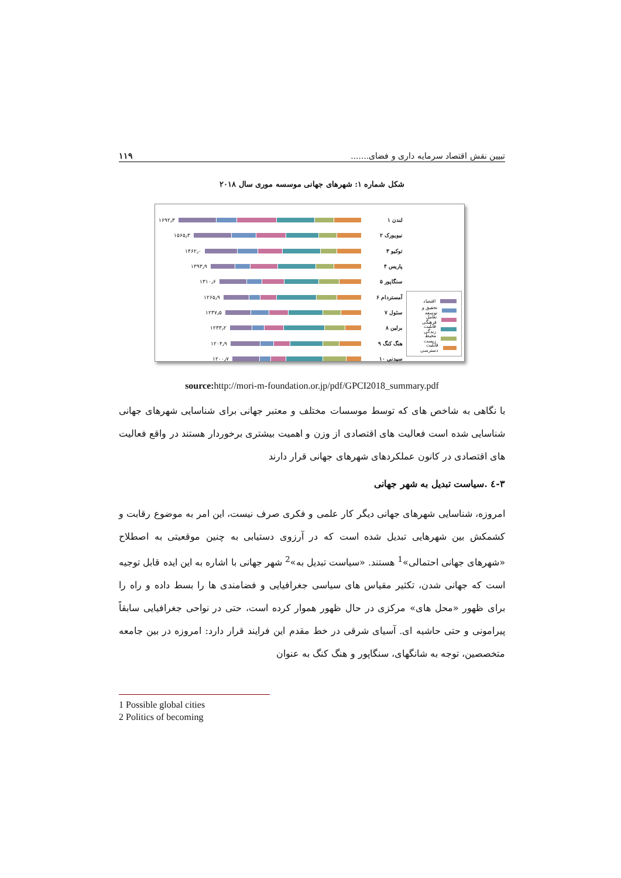تبیین نقش اقتصاد سرمایه داری و فضای....... ۱۱۹
شکل شماره ۱: شهرهای جهانی موسسه موری سال ۲۰۱۸
لندن ۱
۱۶۹۲٫۳
نیویورک ۲
۱۵۶۵٫۳
توکیو ۳
۱۴۶۲٫۰
پاریس ۴
۱۳۹۳٫۹
سنگاپور ۵
۱۳۱۰٫۶
آمستردام ۶
۱۲۶۵٫۹
سئول ۷
۱۲۳۷٫۵
برلین ۸
۱۲۳۳٫۲
هنگ کنگ ۹
۱۲۰۴٫۹
سیدنی ۱۰
۱۲۰۰٫۷
اقتصاد
تحقیق و توسعه
تعامل فرهنگی
قابلیت زندگی
محیط زیست
قابلیت دسترسی
source: http://mori-m-foundation.or.jp/pdf/GPCI2018_summary.pdf
با نگاهی به شاخص های که توسط موسسات مختلف و معتبر جهانی برای شناسایی شهرهای جهانی شناسایی شده است فعالیت های اقتصادی از وزن و اهمیت بیشتری برخوردار هستند در واقع فعالیت های اقتصادی در کانون عملکردهای شهرهای جهانی قرار دارند
۳-٤ .سیاست تبدیل به شهر جهانی
امروزه، شناسایی شهرهای جهانی دیگر کار علمی و فکری صرف نیست، این امر به موضوع رقابت و کشمکش بین شهرهایی تبدیل شده است که در آرزوی دستیابی به چنین موقعیتی به اصطلاح «شهرهای جهانی احتمالی»<sup>1</sup> هستند. «سیاست تبدیل به»<sup>2</sup> شهر جهانی با اشاره به این ایده قابل توجیه است که جهانی شدن، تکثیر مقیاس های سیاسی جغرافیایی و فضامندی ها را بسط داده و راه را برای ظهور «محل های» مرکزی در حال ظهور هموار کرده است، حتی در نواحی جغرافیایی سابقاً پیرامونی و حتی حاشیه ای. آسیای شرقی در خط مقدم این فرایند قرار دارد: امروزه در بین جامعه متخصصین، توجه به شانگهای، سنگاپور و هنگ کنگ به عنوان
1 Possible global cities
2 Politics of becoming